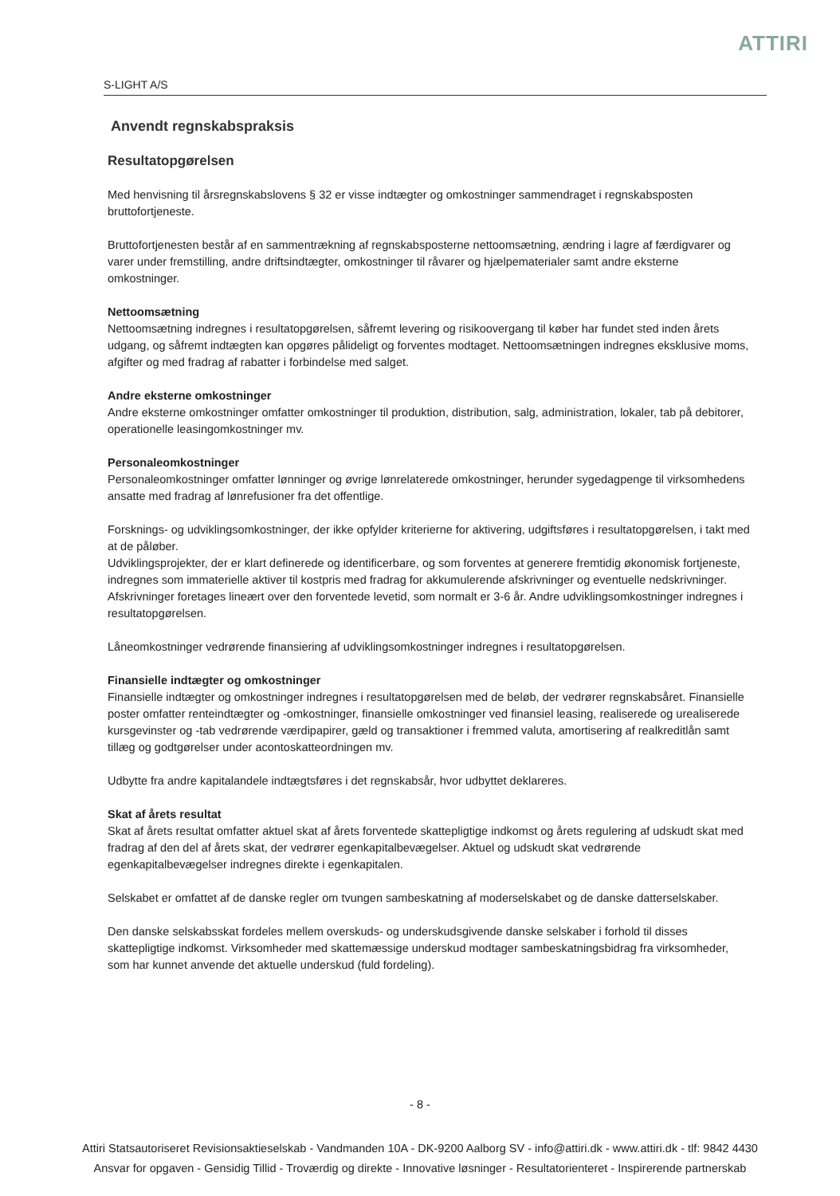ATTIRI
S-LIGHT A/S
Anvendt regnskabspraksis
Resultatopgørelsen
Med henvisning til årsregnskabslovens § 32 er visse indtægter og omkostninger sammendraget i regnskabsposten bruttofortjeneste.
Bruttofortjenesten består af en sammentrækning af regnskabsposterne nettoomsætning, ændring i lagre af færdigvarer og varer under fremstilling, andre driftsindtægter, omkostninger til råvarer og hjælpematerialer samt andre eksterne omkostninger.
Nettoomsætning
Nettoomsætning indregnes i resultatopgørelsen, såfremt levering og risikoovergang til køber har fundet sted inden årets udgang, og såfremt indtægten kan opgøres pålideligt og forventes modtaget. Nettoomsætningen indregnes eksklusive moms, afgifter og med fradrag af rabatter i forbindelse med salget.
Andre eksterne omkostninger
Andre eksterne omkostninger omfatter omkostninger til produktion, distribution, salg, administration, lokaler, tab på debitorer, operationelle leasingomkostninger mv.
Personaleomkostninger
Personaleomkostninger omfatter lønninger og øvrige lønrelaterede omkostninger, herunder sygedagpenge til virksomhedens ansatte med fradrag af lønrefusioner fra det offentlige.
Forsknings- og udviklingsomkostninger, der ikke opfylder kriterierne for aktivering, udgiftsføres i resultatopgørelsen, i takt med at de påløber.
Udviklingsprojekter, der er klart definerede og identificerbare, og som forventes at generere fremtidig økonomisk fortjeneste, indregnes som immaterielle aktiver til kostpris med fradrag for akkumulerende afskrivninger og eventuelle nedskrivninger. Afskrivninger foretages lineært over den forventede levetid, som normalt er 3-6 år. Andre udviklingsomkostninger indregnes i resultatopgørelsen.
Låneomkostninger vedrørende finansiering af udviklingsomkostninger indregnes i resultatopgørelsen.
Finansielle indtægter og omkostninger
Finansielle indtægter og omkostninger indregnes i resultatopgørelsen med de beløb, der vedrører regnskabsåret. Finansielle poster omfatter renteindtægter og -omkostninger, finansielle omkostninger ved finansiel leasing, realiserede og urealiserede kursgevinster og -tab vedrørende værdipapirer, gæld og transaktioner i fremmed valuta, amortisering af realkreditlån samt tillæg og godtgørelser under acontoskatteordningen mv.
Udbytte fra andre kapitalandele indtægtsføres i det regnskabsår, hvor udbyttet deklareres.
Skat af årets resultat
Skat af årets resultat omfatter aktuel skat af årets forventede skattepligtige indkomst og årets regulering af udskudt skat med fradrag af den del af årets skat, der vedrører egenkapitalbevægelser. Aktuel og udskudt skat vedrørende egenkapitalbevægelser indregnes direkte i egenkapitalen.
Selskabet er omfattet af de danske regler om tvungen sambeskatning af moderselskabet og de danske datterselskaber.
Den danske selskabsskat fordeles mellem overskuds- og underskudsgivende danske selskaber i forhold til disses skattepligtige indkomst. Virksomheder med skattemæssige underskud modtager sambeskatningsbidrag fra virksomheder, som har kunnet anvende det aktuelle underskud (fuld fordeling).
- 8 -
Attiri Statsautoriseret Revisionsaktieselskab - Vandmanden 10A - DK-9200 Aalborg SV - info@attiri.dk - www.attiri.dk - tlf: 9842 4430
Ansvar for opgaven - Gensidig Tillid - Troværdig og direkte - Innovative løsninger - Resultatorienteret - Inspirerende partnerskab